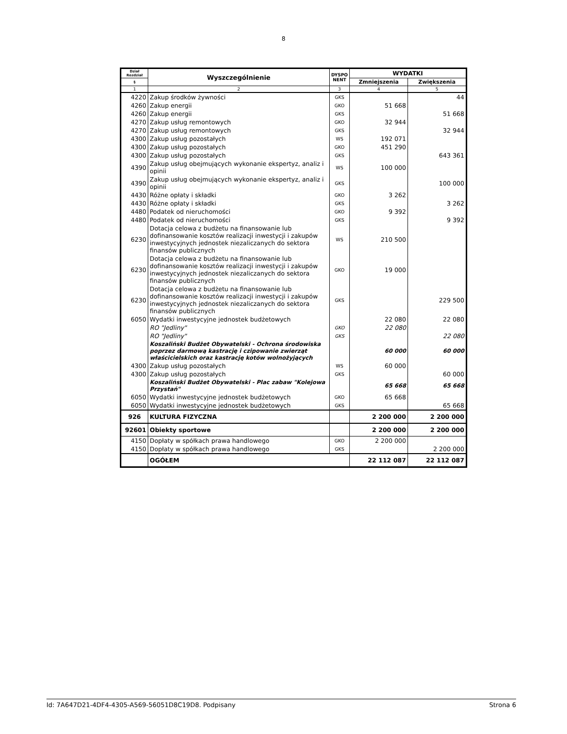8
| Dział Rozdział | Wyszczególnienie | DYSPO NENT | WYDATKI | |
| --- | --- | --- | --- | --- |
| § | | | Zmniejszenia | Zwiększenia |
| 1 | 2 | 3 | 4 | 5 |
| 4220 | Zakup środków żywności | GKS | | 44 |
| 4260 | Zakup energii | GKO | 51 668 | |
| 4260 | Zakup energii | GKS | | 51 668 |
| 4270 | Zakup usług remontowych | GKO | 32 944 | |
| 4270 | Zakup usług remontowych | GKS | | 32 944 |
| 4300 | Zakup usług pozostałych | WS | 192 071 | |
| 4300 | Zakup usług pozostałych | GKO | 451 290 | |
| 4300 | Zakup usług pozostałych | GKS | | 643 361 |
| 4390 | Zakup usług obejmujących wykonanie ekspertyz, analiz i opinii | WS | 100 000 | |
| 4390 | Zakup usług obejmujących wykonanie ekspertyz, analiz i opinii | GKS | | 100 000 |
| 4430 | Różne opłaty i składki | GKO | 3 262 | |
| 4430 | Różne opłaty i składki | GKS | | 3 262 |
| 4480 | Podatek od nieruchomości | GKO | 9 392 | |
| 4480 | Podatek od nieruchomości | GKS | | 9 392 |
| 6230 | Dotacja celowa z budżetu na finansowanie lub dofinansowanie kosztów realizacji inwestycji i zakupów inwestycyjnych jednostek niezaliczanych do sektora finansów publicznych | WS | 210 500 | |
| 6230 | Dotacja celowa z budżetu na finansowanie lub dofinansowanie kosztów realizacji inwestycji i zakupów inwestycyjnych jednostek niezaliczanych do sektora finansów publicznych | GKO | 19 000 | |
| 6230 | Dotacja celowa z budżetu na finansowanie lub dofinansowanie kosztów realizacji inwestycji i zakupów inwestycyjnych jednostek niezaliczanych do sektora finansów publicznych | GKS | | 229 500 |
| 6050 | Wydatki inwestycyjne jednostek budżetowych | | 22 080 | 22 080 |
| | RO "Jedliny" | GKO | 22 080 | |
| | RO "Jedliny" | GKS | | 22 080 |
| | Koszaliński Budżet Obywatelski - Ochrona środowiska poprzez darmową kastrację i czipowanie zwierząt właścicielskich oraz kastrację kotów wolnożyjących | | 60 000 | 60 000 |
| 4300 | Zakup usług pozostałych | WS | 60 000 | |
| 4300 | Zakup usług pozostałych | GKS | | 60 000 |
| | Koszaliński Budżet Obywatelski - Plac zabaw "Kolejowa Przystań" | | 65 668 | 65 668 |
| 6050 | Wydatki inwestycyjne jednostek budżetowych | GKO | 65 668 | |
| 6050 | Wydatki inwestycyjne jednostek budżetowych | GKS | | 65 668 |
| 926 | KULTURA FIZYCZNA | | 2 200 000 | 2 200 000 |
| 92601 | Obiekty sportowe | | 2 200 000 | 2 200 000 |
| 4150 | Dopłaty w spółkach prawa handlowego | GKO | 2 200 000 | |
| 4150 | Dopłaty w spółkach prawa handlowego | GKS | | 2 200 000 |
| | OGÓŁEM | | 22 112 087 | 22 112 087 |
Id: 7A647D21-4DF4-4305-A569-56051D8C19D8. Podpisany Strona 6